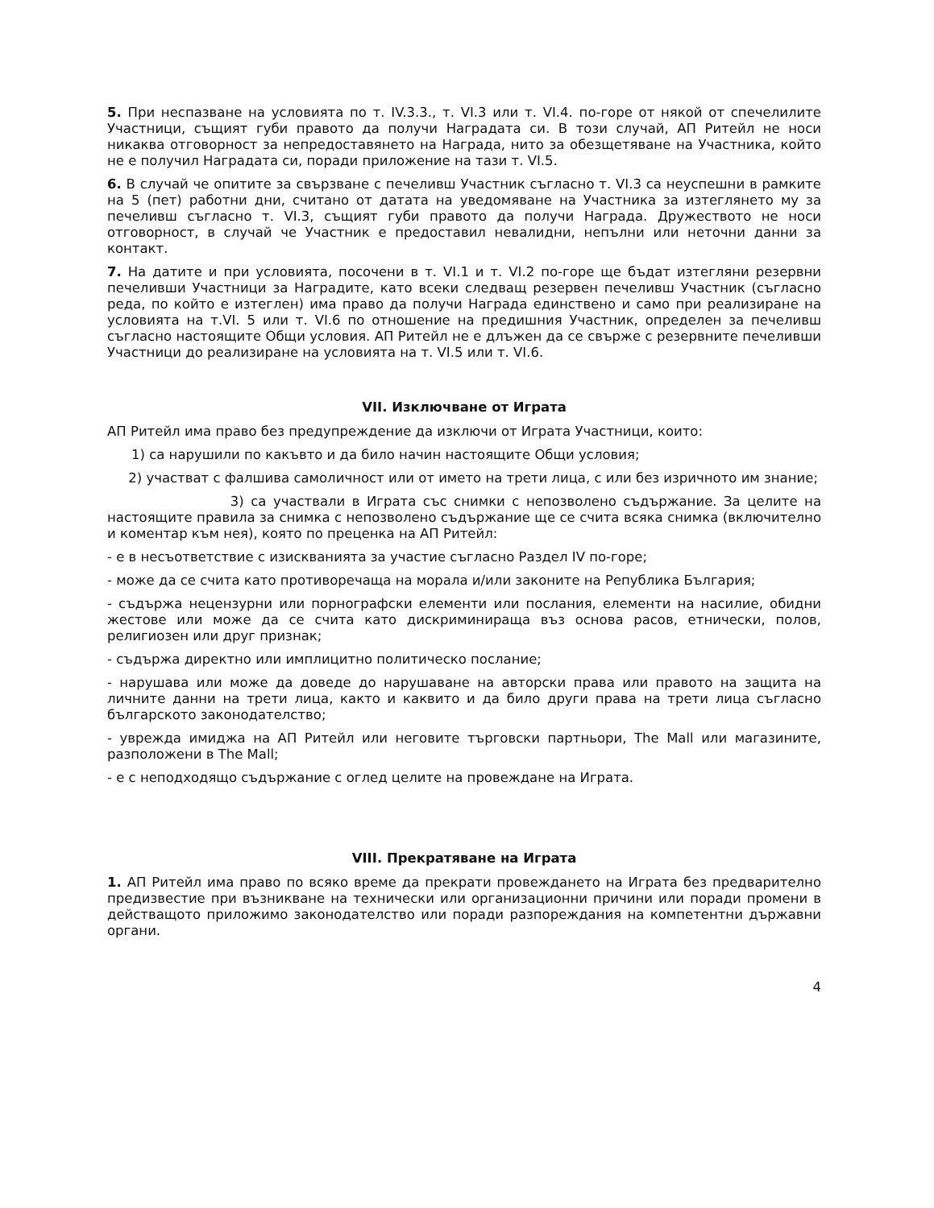5. При неспазване на условията по т. IV.3.3., т. VI.3 или т. VI.4. по-горе от някой от спечелилите Участници, същият губи правото да получи Наградата си. В този случай, АП Ритейл не носи никаква отговорност за непредоставянето на Награда, нито за обезщетяване на Участника, който не е получил Наградата си, поради приложение на тази т. VI.5.
6. В случай че опитите за свързване с печеливш Участник съгласно т. VI.3 са неуспешни в рамките на 5 (пет) работни дни, считано от датата на уведомяване на Участника за изтеглянето му за печеливш съгласно т. VI.3, същият губи правото да получи Награда. Дружеството не носи отговорност, в случай че Участник е предоставил невалидни, непълни или неточни данни за контакт.
7. На датите и при условията, посочени в т. VI.1 и т. VI.2 по-горе ще бъдат изтегляни резервни печеливши Участници за Наградите, като всеки следващ резервен печеливш Участник (съгласно реда, по който е изтеглен) има право да получи Награда единствено и само при реализиране на условията на т.VI. 5 или т. VI.6 по отношение на предишния Участник, определен за печеливш съгласно настоящите Общи условия. АП Ритейл не е длъжен да се свърже с резервните печеливши Участници до реализиране на условията на т. VI.5 или т. VI.6.
VII. Изключване от Играта
АП Ритейл има право без предупреждение да изключи от Играта Участници, които:
1) са нарушили по какъвто и да било начин настоящите Общи условия;
2) участват с фалшива самоличност или от името на трети лица, с или без изричното им знание;
3) са участвали в Играта със снимки с непозволено съдържание. За целите на настоящите правила за снимка с непозволено съдържание ще се счита всяка снимка (включително и коментар към нея), която по преценка на АП Ритейл:
- е в несъответствие с изискванията за участие съгласно Раздел IV по-горе;
- може да се счита като противоречаща на морала и/или законите на Република България;
- съдържа нецензурни или порнографски елементи или послания, елементи на насилие, обидни жестове или може да се счита като дискриминираща въз основа расов, етнически, полов, религиозен или друг признак;
- съдържа директно или имплицитно политическо послание;
- нарушава или може да доведе до нарушаване на авторски права или правото на защита на личните данни на трети лица, както и каквито и да било други права на трети лица съгласно българското законодателство;
- уврежда имиджа на АП Ритейл или неговите търговски партньори, The Mall или магазините, разположени в The Mall;
- е с неподходящо съдържание с оглед целите на провеждане на Играта.
VIII. Прекратяване на Играта
1. АП Ритейл има право по всяко време да прекрати провеждането на Играта без предварително предизвестие при възникване на технически или организационни причини или поради промени в действащото приложимо законодателство или поради разпореждания на компетентни държавни органи.
4